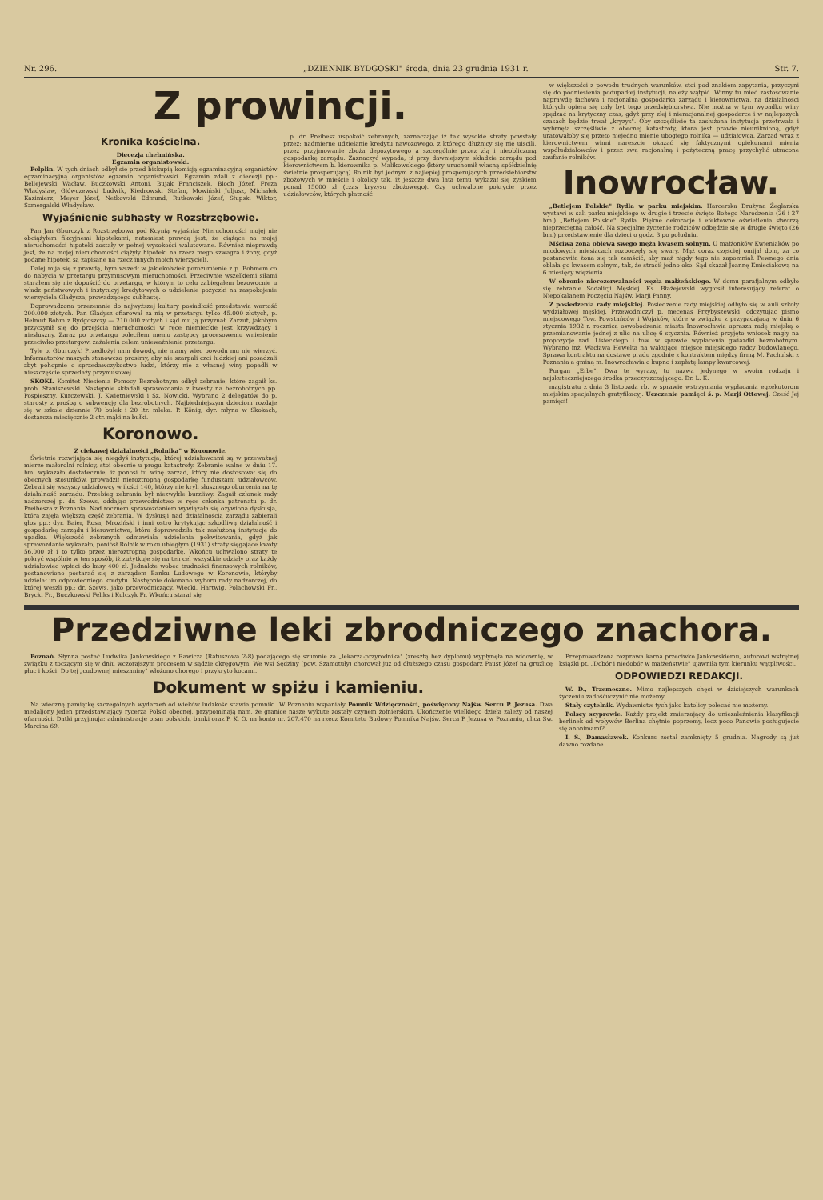Nr. 296. „DZIENNIK BYDGOSKI" środa, dnia 23 grudnia 1931 r. Str. 7.
Z prowincji.
Kronika kościelna.
Diecezja chełmińska.
Egzamin organistowski.
Pelplin. W tych dniach odbył się przed biskupią komisją egzaminacyjną organistów egzaminacyjną organistów egzamin organistowski. Egzamin zdali z diecezji pp.: Bellejewski Wacław, Buczkowski Antoni, Bujak Franciszek, Bloch Józef, Freza Władysław, Główczewski Ludwik, Kiedrowski Stefan, Mowiński Juljusz, Michałek Kazimierz, Meyer Józef, Netkowski Edmund, Rutkowski Józef, Słupski Wiktor, Szmergalski Władysław.
Wyjaśnienie subhasty w Rozstrzębowie.
Pan Jan Gburczyk z Rozstrzębowa pod Kcynią wyjaśnia: Nieruchomości mojej nie obciążyłem fikcyjnemi hipotekami, natomiast prawdą jest, że ciążące na mojej nieruchomości hipoteki zostały w pełnej wysokości walutowane. Również nieprawdą jest, że na mojej nieruchomości ciążyły hipoteki na rzecz mego szwagra i żony, gdyż podane hipoteki są zapisane na rzecz innych moich wierzycieli.
Dalej mija się z prawdą, bym wszedł w jakiekolwiek porozumienie z p. Bohmem co do nabycia w przetargu przymusowym nieruchomości. Przeciwnie wszelkiemi siłami starałem się nie dopuścić do przetargu, w którym to celu zabiegałem bezowocnie u władz państwowych i instytucyj kredytowych o udzielenie pożyczki na zaspokojenie wierzyciela Gladysza, prowadzącego subhastę.
Doprowadzona przezemnie do najwyższej kultury posiadłość przedstawia wartość 200.000 złotych. Pan Gladysz ofiarował za nią w przetargu tylko 45.000 złotych, p. Helmut Bohm z Bydgoszczy — 210.000 złotych i sąd mu ją przyznał. Zarzut, jakobym przyczynił się do przejścia nieruchomości w ręce niemieckie jest krzywdzący i niesłuszny. Zaraz po przetargu poleciłem memu zastępcy procesowemu wniesienie przeciwko przetargowi zażalenia celem unieważnienia przetargu.
Tyle p. Gburczyk! Przedłożył nam dowody, nie mamy więc powodu mu nie wierzyć. Informatorów naszych stanowczo prosimy, aby nie szarpali czci ludzkiej ani posądzali zbyt pohopnie o sprzedawczykostwo ludzi, którzy nie z własnej winy popadli w nieszczęście sprzedaży przymusowej.
SKOKI. Komitet Niesienia Pomocy Bezrobotnym odbył zebranie, które zagaił ks. prob. Staniszewski. Następnie składali sprawozdania z kwesty na bezrobotnych pp. Pospieszny, Kurczewski, J. Kwietniewski i Sz. Nowicki. Wybrano 2 delegatów do p. starosty z prośbą o subwencję dla bezrobotnych. Najbiedniejszym dzieciom rozdaje się w szkole dziennie 70 bułek i 20 ltr. mleka. P. König, dyr. młyna w Skokach, dostarcza miesięcznie 2 ctr. mąki na bułki.
Koronowo.
Z ciekawej działalności „Rolnika" w Koronowie.
Świetnie rozwijająca się niegdyś instytucja, której udziałowcami są w przeważnej mierze małorolni rolnicy, stoi obecnie u progu katastrofy. Zebranie walne w dniu 17. bm. wykazało dostatecznie, iż ponosi tu winę zarząd, który nie dostosował się do obecnych stosunków, prowadził nieroztropną gospodarkę funduszami udziałowców. Zebrali się wszyscy udziałowcy w ilości 140, którzy nie kryli słusznego oburzenia na tę działalność zarządu. Przebieg zebrania był niezwykle burzliwy. Zagaił członek rady nadzorczej p. dr. Szews, oddając przewodnictwo w ręce członka patronatu p. dr. Preibesza z Poznania. Nad rocznem sprawozdaniem wywiązała się ożywiona dyskusja, która zajęła większą część zebrania. W dyskusji nad działalnością zarządu zabierali głos pp.: dyr. Baier, Rosa, Mroziński i inni ostro krytykując szkodliwą działalność i gospodarkę zarządu i kierownictwa, która doprowadziła tak zasłużoną instytucję do upadku. Większość zebranych odmawiała udzielenia pokwitowania, gdyż jak sprawozdanie wykazało, poniósł Rolnik w roku ubiegłym (1931) straty sięgające kwoty 56.000 zł i to tylko przez nieroztropną gospodarkę. Wkońcu uchwalono straty te pokryć wspólnie w ten sposób, iż zużytkuje się na ten cel wszystkie udziały oraz każdy udziałowiec wpłaci do kasy 400 zł. Jednakże wobec trudności finansowych rolników, postanowiono postarać się z zarządem Banku Ludowego w Koronowie, któryby udzielał im odpowiedniego kredytu. Następnie dokonano wyboru rady nadzorczej, do której weszli pp.: dr. Szews, jako przewodniczący, Wiecki, Hartwig, Polachowski Fr., Brycki Fr., Buczkowski Feliks i Kulczyk Fr. Wkońcu starał się
p. dr. Preibesz uspokoić zebranych, zaznaczając iż tak wysokie straty powstały przez: nadmierne udzielanie kredytu nawozowego, z którego dłużnicy się nie uiścili, przez przyjmowanie zboża depozytowego a szczególnie przez złą i nieobliczoną gospodarkę zarządu. Zaznaczyć wypada, iż przy dawniejszym składzie zarządu pod kierownictwem b. kierownika p. Malikowskiego (który uruchomił własną spółdzielnię świetnie prosperującą) Rolnik był jednym z najlepiej prosperujących przedsiębiorstw zbożowych w mieście i okolicy tak, iż jeszcze dwa lata temu wykazał się zyskiem ponad 15000 zł (czas kryzysu zbożowego). Czy uchwalone pokrycie przez udziałowców, których płatność
w większości z powodu trudnych warunków, stoi pod znakiem zapytania, przyczyni się do podniesienia podupadłej instytucji, należy wątpić. Winny tu mieć zastosowanie naprawdę fachowa i racjonalna gospodarka zarządu i kierownictwa, na działalności których opiera się cały byt tego przedsiębiorstwa. Nie można w tym wypadku winy spędzać na krytyczny czas, gdyż przy złej i nieracjonalnej gospodarce i w najlepszych czasach będzie trwał „kryzys". Oby szczęśliwie ta zasłużona instytucja przetrwała i wybrnęła szczęśliwie z obecnej katastrofy, która jest prawie nieuniknioną, gdyż uratowałoby się przeto niejedno mienie ubogiego rolnika — udziałowca. Zarząd wraz z kierownictwem winni nareszcie okazać się faktycznymi opiekunami mienia współudziałowców i przez swą racjonalną i pożyteczną pracę przychylić utracone zaufanie rolników.
Inowrocław.
„Betlejem Polskie" Rydla w parku miejskim. Harcerska Drużyna Żeglarska wystawi w sali parku miejskiego w drugie i trzecie święto Bożego Narodzenia (26 i 27 bm.) „Betlejem Polskie" Rydla. Piękne dekoracje i efektowne oświetlenia stworzą nieprzeciętną całość. Na specjalne życzenie rodziców odbędzie się w drugie święto (26 bm.) przedstawienie dla dzieci o godz. 3 po południu.
Mściwa żona oblewa swego męża kwasem solnym. U małżonków Kwieniaków po miodowych miesiącach rozpoczęły się swary. Mąż coraz częściej omijał dom, za co postanowiła żona się tak zemścić, aby mąż nigdy tego nie zapomniał. Pewnego dnia oblała go kwasem solnym, tak, że stracił jedno oko. Sąd skazał Joannę Kmieciakową na 6 miesięcy więzienia.
W obronie nierozerwalności węzła małżeńskiego. W domu parafjalnym odbyło się zebranie Sodalicji Męskiej. Ks. Błażejewski wygłosił interesujący referat o Niepokalanem Poczęciu Najśw. Marji Panny.
Z posiedzenia rady miejskiej. Posiedzenie rady miejskiej odbyło się w auli szkoły wydziałowej męskiej. Przewodniczył p. mecenas Przybyszewski, odczytując pismo miejscowego Tow. Powstańców i Wojaków, które w związku z przypadającą w dniu 6 stycznia 1932 r. rocznicą oswobodzenia miasta Inowrocławia uprasza radę miejską o przemianowanie jednej z ulic na ulicę 6 stycznia. Również przyjęto wniosek nagły na propozycję rad. Lisieckiego i tow. w sprawie wypłacenia gwiazdki bezrobotnym. Wybrano inż. Wacława Hewelta na wakujące miejsce miejskiego radcy budowlanego. Sprawa kontraktu na dostawę prądu zgodnie z kontraktem między firmą M. Pachulski z Poznania a gminą m. Inowrocławia o kupno i zapłatę lampy kwarcowej.
Purgan „Erbe". Dwa te wyrazy, to nazwa jedynego w swoim rodzaju i najskuteczniejszego środka przeczyszczającego. Dr. L. K.
magistratu z dnia 3 listopada rb. w sprawie wstrzymania wypłacania egzekutorom miejskim specjalnych gratyfikacyj. Uczczenie pamięci ś. p. Marji Ottowej. Cześć Jej pamięci!
Przedziwne leki zbrodniczego znachora.
Poznań. Słynna postać Ludwika Jankowskiego z Rawicza (Ratuszowa 2-8) podającego się szumnie za „lekarza-przyrodnika" (zresztą bez dyplomu) wypłynęła na widownię, w związku z toczącym się w dniu wczorajszym procesem w sądzie okręgowym. We wsi Sędziny (pow. Szamotuły) chorował już od dłuższego czasu gospodarz Paust Józef na gruźlicę płuc i kości. Do tej „cudownej mieszaniny" włożono chorego i przykryto kocami.
Dokument w spiżu i kamieniu.
Na wieczną pamiątkę szczególnych wydarzeń od wieków ludzkość stawia pomniki. W Poznaniu wspaniały Pomnik Wdzięczności, poświęcony Najśw. Sercu P. Jezusa. Dwa medaljony jeden przedstawiający rycerza Polski obecnej, przypominają nam, że granice nasze wykute zostały czynem żołnierskim. Ukończenie wielkiego dzieła zależy od naszej ofiarności. Datki przyjmuja: administracje pism polskich, banki oraz P. K. O. na konto nr. 207.470 na rzecz Komitetu Budowy Pomnika Najśw. Serca P. Jezusa w Poznaniu, ulica Św. Marcina 69.
Przeprowadzona rozprawa karna przeciwko Jankowskiemu, autorowi wstrętnej książki pt. „Dobór i niedobór w małżeństwie" ujawniła tym kierunku wątpliwości.
ODPOWIEDZI REDAKCJI.
W. D., Trzemeszno. Mimo najlepszych chęci w dzisiejszych warunkach życzeniu zadośćuczynić nie możemy.
Stały czytelnik. Wydawnictw tych jako katolicy polecać nie możemy.
Polscy szyprowie. Każdy projekt zmierzający do uniezależnienia klasyfikacji berlinek od wpływów Berlina chętnie poprzemy, lecz poco Panowie posługujecie się anonimami?
I. S., Damasławek. Konkurs został zamknięty 5 grudnia. Nagrody są już dawno rozdane.